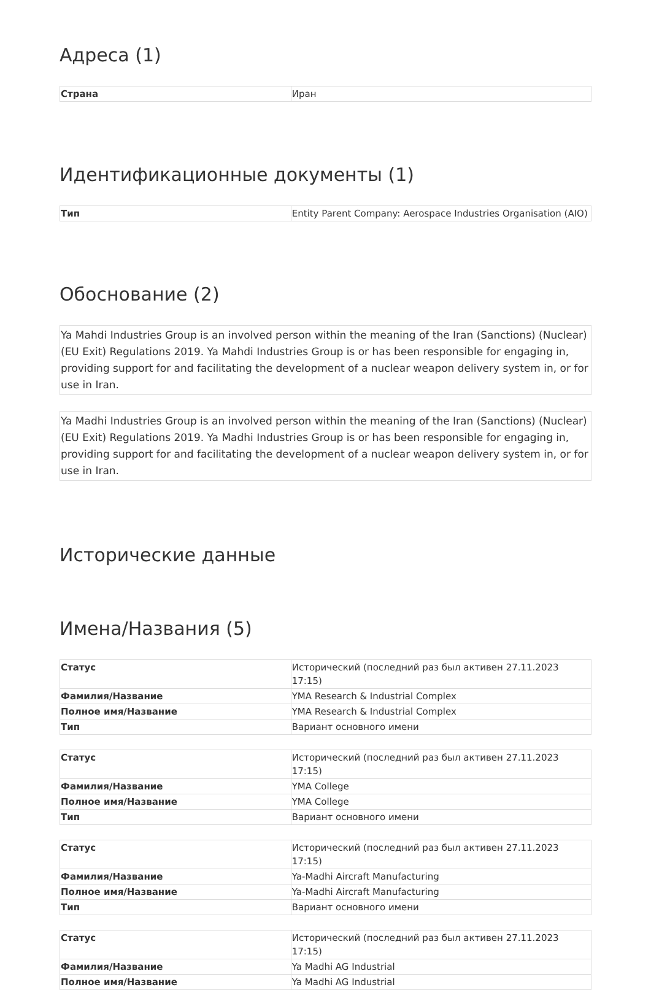Адреса (1)
| Страна | Иран |
Идентификационные документы (1)
| Тип | Entity Parent Company: Aerospace Industries Organisation (AIO) |
Обоснование (2)
Ya Mahdi Industries Group is an involved person within the meaning of the Iran (Sanctions) (Nuclear) (EU Exit) Regulations 2019. Ya Mahdi Industries Group is or has been responsible for engaging in, providing support for and facilitating the development of a nuclear weapon delivery system in, or for use in Iran.
Ya Madhi Industries Group is an involved person within the meaning of the Iran (Sanctions) (Nuclear) (EU Exit) Regulations 2019. Ya Madhi Industries Group is or has been responsible for engaging in, providing support for and facilitating the development of a nuclear weapon delivery system in, or for use in Iran.
Исторические данные
Имена/Названия (5)
| Статус | Исторический (последний раз был активен 27.11.2023 17:15) |
| Фамилия/Название | YMA Research & Industrial Complex |
| Полное имя/Название | YMA Research & Industrial Complex |
| Тип | Вариант основного имени |
| Статус | Исторический (последний раз был активен 27.11.2023 17:15) |
| Фамилия/Название | YMA College |
| Полное имя/Название | YMA College |
| Тип | Вариант основного имени |
| Статус | Исторический (последний раз был активен 27.11.2023 17:15) |
| Фамилия/Название | Ya-Madhi Aircraft Manufacturing |
| Полное имя/Название | Ya-Madhi Aircraft Manufacturing |
| Тип | Вариант основного имени |
| Статус | Исторический (последний раз был активен 27.11.2023 17:15) |
| Фамилия/Название | Ya Madhi AG Industrial |
| Полное имя/Название | Ya Madhi AG Industrial |